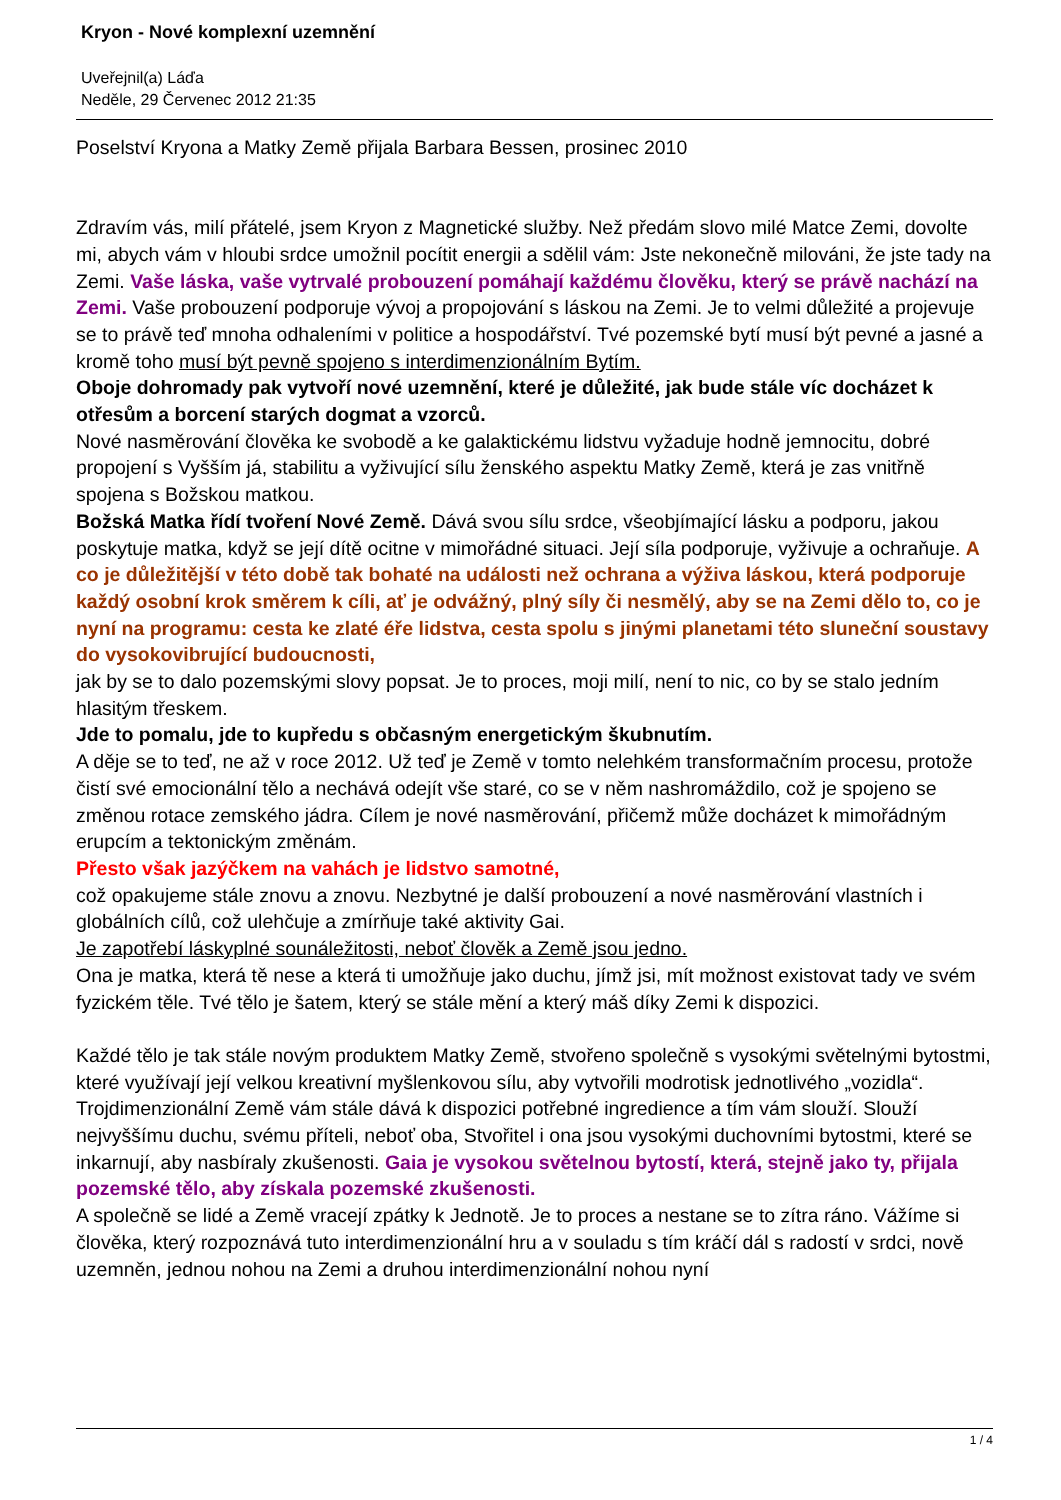Kryon - Nové komplexní uzemnění
Uveřejnil(a) Láďa
Neděle, 29 Červenec 2012 21:35
Poselství Kryona a Matky Země přijala Barbara Bessen, prosinec 2010
Zdravím vás, milí přátelé, jsem Kryon z Magnetické služby. Než předám slovo milé Matce Zemi, dovolte mi, abych vám v hloubi srdce umožnil pocítit energii a sdělil vám: Jste nekonečně milováni, že jste tady na Zemi. Vaše láska, vaše vytrvalé probouzení pomáhají každému člověku, který se právě nachází na Zemi. Vaše probouzení podporuje vývoj a propojování s láskou na Zemi. Je to velmi důležité a projevuje se to právě teď mnoha odhaleními v politice a hospodářství. Tvé pozemské bytí musí být pevné a jasné a kromě toho musí být pevně spojeno s interdimenzionálním Bytím.
Oboje dohromady pak vytvoří nové uzemnění, které je důležité, jak bude stále víc docházet k otřesům a borcení starých dogmat a vzorců.
Nové nasměrování člověka ke svobodě a ke galaktickému lidstvu vyžaduje hodně jemnocitu, dobré propojení s Vyšším já, stabilitu a vyživující sílu ženského aspektu Matky Země, která je zas vnitřně spojena s Božskou matkou.
Božská Matka řídí tvoření Nové Země. Dává svou sílu srdce, všeobjímající lásku a podporu, jakou poskytuje matka, když se její dítě ocitne v mimořádné situaci. Její síla podporuje, vyživuje a ochraňuje. A co je důležitější v této době tak bohaté na události než ochrana a výživa láskou, která podporuje každý osobní krok směrem k cíli, ať je odvážný, plný síly či nesmělý, aby se na Zemi dělo to, co je nyní na programu: cesta ke zlaté éře lidstva, cesta spolu s jinými planetami této sluneční soustavy do vysokovibrující budoucnosti,
jak by se to dalo pozemskými slovy popsat. Je to proces, moji milí, není to nic, co by se stalo jedním hlasitým třeskem.
Jde to pomalu, jde to kupředu s občasným energetickým škubnutím.
A děje se to teď, ne až v roce 2012. Už teď je Země v tomto nelehkém transformačním procesu, protože čistí své emocionální tělo a nechává odejít vše staré, co se v něm nashromáždilo, což je spojeno se změnou rotace zemského jádra. Cílem je nové nasměrování, přičemž může docházet k mimořádným erupcím a tektonickým změnám.
Přesto však jazýčkem na vahách je lidstvo samotné,
což opakujeme stále znovu a znovu. Nezbytné je další probouzení a nové nasměrování vlastních i globálních cílů, což ulehčuje a zmírňuje také aktivity Gai.
Je zapotřebí láskyplné sounáležitosti, neboť člověk a Země jsou jedno.
Ona je matka, která tě nese a která ti umožňuje jako duchu, jímž jsi, mít možnost existovat tady ve svém fyzickém těle. Tvé tělo je šatem, který se stále mění a který máš díky Zemi k dispozici.
Každé tělo je tak stále novým produktem Matky Země, stvořeno společně s vysokými světelnými bytostmi, které využívají její velkou kreativní myšlenkovou sílu, aby vytvořili modrotisk jednotlivého „vozidla“. Trojdimenzionální Země vám stále dává k dispozici potřebné ingredience a tím vám slouží. Slouží nejvyššímu duchu, svému příteli, neboť oba, Stvořitel i ona jsou vysokými duchovními bytostmi, které se inkarnují, aby nasbíraly zkušenosti. Gaia je vysokou světelnou bytostí, která, stejně jako ty, přijala pozemské tělo, aby získala pozemské zkušenosti.
A společně se lidé a Země vracejí zpátky k Jednotě. Je to proces a nestane se to zítra ráno. Vážíme si člověka, který rozpoznává tuto interdimenzionální hru a v souladu s tím kráčí dál s radostí v srdci, nově uzemněn, jednou nohou na Zemi a druhou interdimenzionální nohou nyní
1 / 4